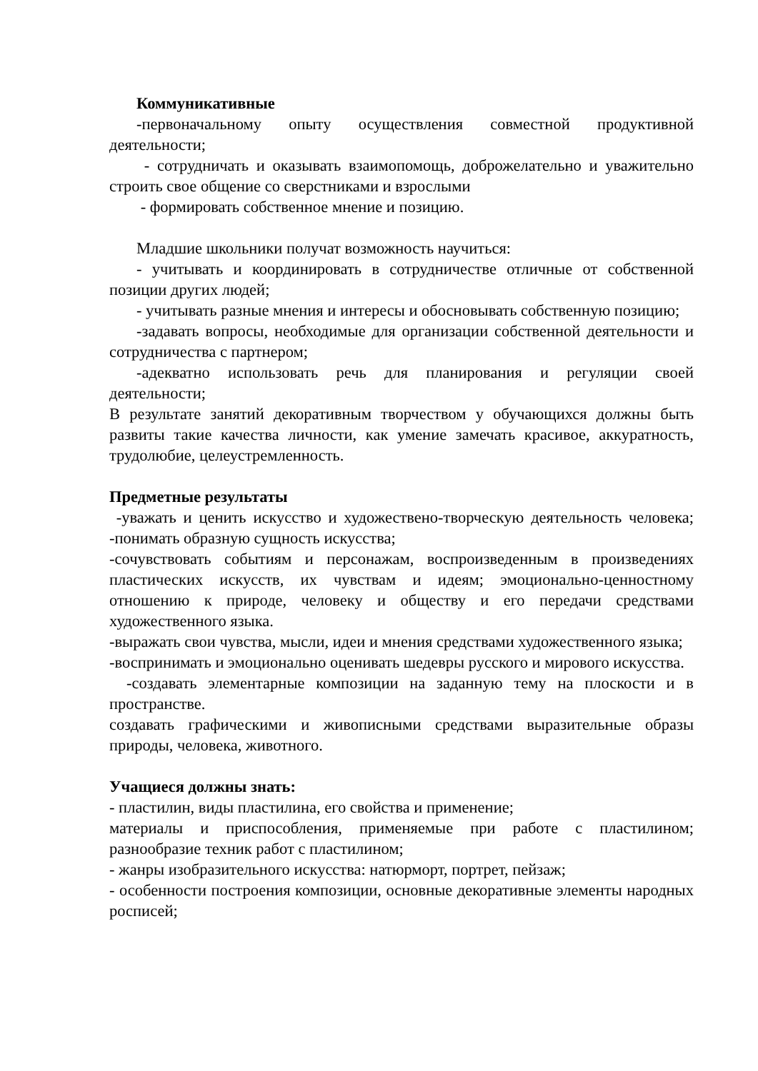Коммуникативные
-первоначальному опыту осуществления совместной продуктивной деятельности;
- сотрудничать и оказывать взаимопомощь, доброжелательно и уважительно строить свое общение со сверстниками и взрослыми
- формировать собственное мнение и позицию.
Младшие школьники получат возможность научиться:
- учитывать и координировать в сотрудничестве отличные от собственной позиции других людей;
- учитывать разные мнения и интересы и обосновывать собственную позицию;
-задавать вопросы, необходимые для организации собственной деятельности и сотрудничества с партнером;
-адекватно использовать речь для планирования и регуляции своей деятельности;
В результате занятий декоративным творчеством у обучающихся должны быть развиты такие качества личности, как умение замечать красивое, аккуратность, трудолюбие, целеустремленность.
Предметные результаты
-уважать и ценить искусство и художествено-творческую деятельность человека; -понимать образную сущность искусства;
-сочувствовать событиям и персонажам, воспроизведенным в произведениях пластических искусств, их чувствам и идеям; эмоционально-ценностному отношению к природе, человеку и обществу и его передачи средствами художественного языка.
-выражать свои чувства, мысли, идеи и мнения средствами художественного языка;
-воспринимать и эмоционально оценивать шедевры русского и мирового искусства.
-создавать элементарные композиции на заданную тему на плоскости и в пространстве.
создавать графическими и живописными средствами выразительные образы природы, человека, животного.
Учащиеся должны знать:
- пластилин, виды пластилина, его свойства и применение;
материалы и приспособления, применяемые при работе с пластилином; разнообразие техник работ с пластилином;
- жанры изобразительного искусства: натюрморт, портрет, пейзаж;
- особенности построения композиции, основные декоративные элементы народных росписей;